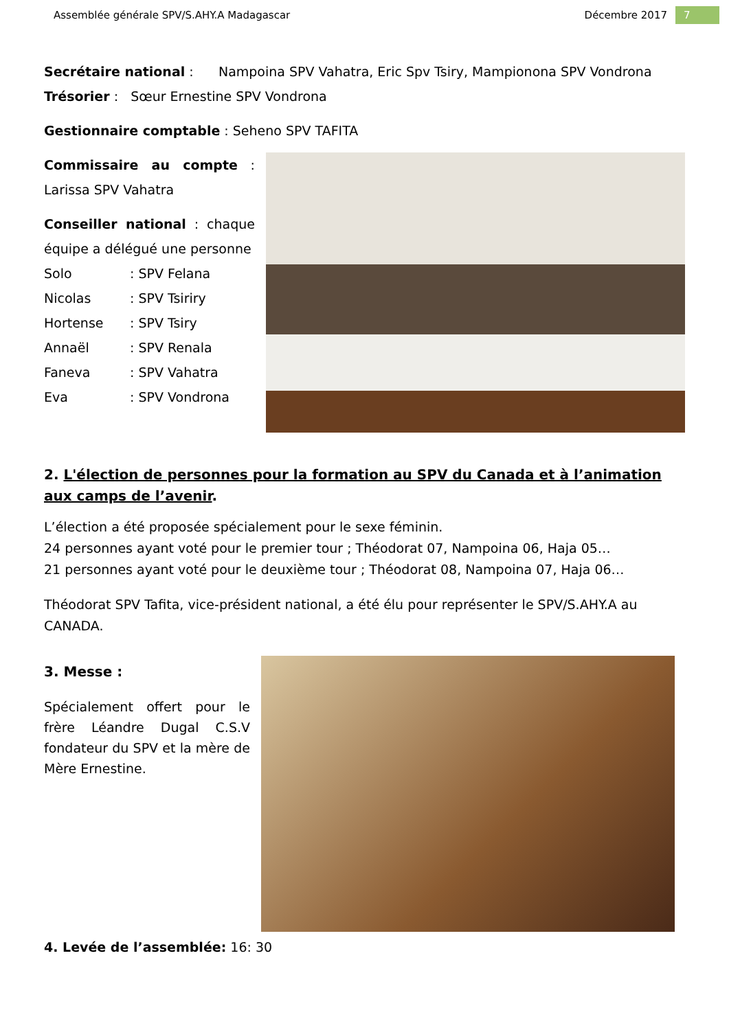Assemblée générale SPV/S.AHY.A Madagascar Décembre 2017 7
Secrétaire national : Nampoina SPV Vahatra, Eric Spv Tsiry, Mampionona SPV Vondrona
Trésorier : Sœur Ernestine SPV Vondrona
Gestionnaire comptable : Seheno SPV TAFITA
Commissaire au compte : Larissa SPV Vahatra
Conseiller national : chaque équipe a délégué une personne
Solo: SPV Felana
Nicolas: SPV Tsiriry
Hortense: SPV Tsiry
Annaël: SPV Renala
Faneva: SPV Vahatra
Eva: SPV Vondrona
2. L'élection de personnes pour la formation au SPV du Canada et à l’animation aux camps de l’avenir.
L’élection a été proposée spécialement pour le sexe féminin.
24 personnes ayant voté pour le premier tour ; Théodorat 07, Nampoina 06, Haja 05…
21 personnes ayant voté pour le deuxième tour ; Théodorat 08, Nampoina 07, Haja 06…
Théodorat SPV Tafita, vice-président national, a été élu pour représenter le SPV/S.AHY.A au CANADA.
3. Messe :
Spécialement offert pour le frère Léandre Dugal C.S.V fondateur du SPV et la mère de Mère Ernestine.
4. Levée de l’assemblée: 16: 30